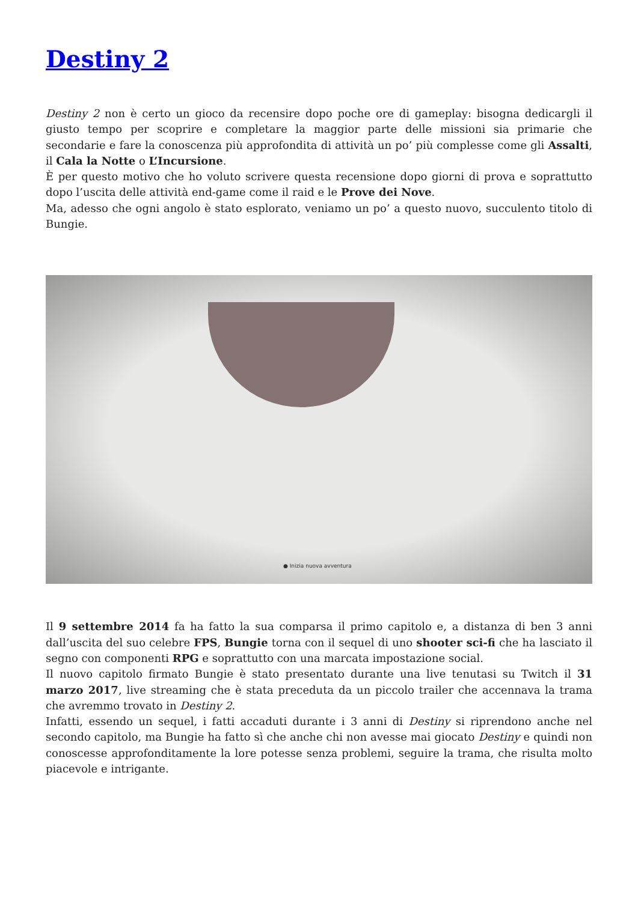Destiny 2
Destiny 2 non è certo un gioco da recensire dopo poche ore di gameplay: bisogna dedicargli il giusto tempo per scoprire e completare la maggior parte delle missioni sia primarie che secondarie e fare la conoscenza più approfondita di attività un po’ più complesse come gli Assalti, il Cala la Notte o L’Incursione.
È per questo motivo che ho voluto scrivere questa recensione dopo giorni di prova e soprattutto dopo l’uscita delle attività end-game come il raid e le Prove dei Nove.
Ma, adesso che ogni angolo è stato esplorato, veniamo un po’ a questo nuovo, succulento titolo di Bungie.
● Inizia nuova avventura
Il 9 settembre 2014 fa ha fatto la sua comparsa il primo capitolo e, a distanza di ben 3 anni dall’uscita del suo celebre FPS, Bungie torna con il sequel di uno shooter sci-fi che ha lasciato il segno con componenti RPG e soprattutto con una marcata impostazione social.
Il nuovo capitolo firmato Bungie è stato presentato durante una live tenutasi su Twitch il 31 marzo 2017, live streaming che è stata preceduta da un piccolo trailer che accennava la trama che avremmo trovato in Destiny 2.
Infatti, essendo un sequel, i fatti accaduti durante i 3 anni di Destiny si riprendono anche nel secondo capitolo, ma Bungie ha fatto sì che anche chi non avesse mai giocato Destiny e quindi non conoscesse approfonditamente la lore potesse senza problemi, seguire la trama, che risulta molto piacevole e intrigante.